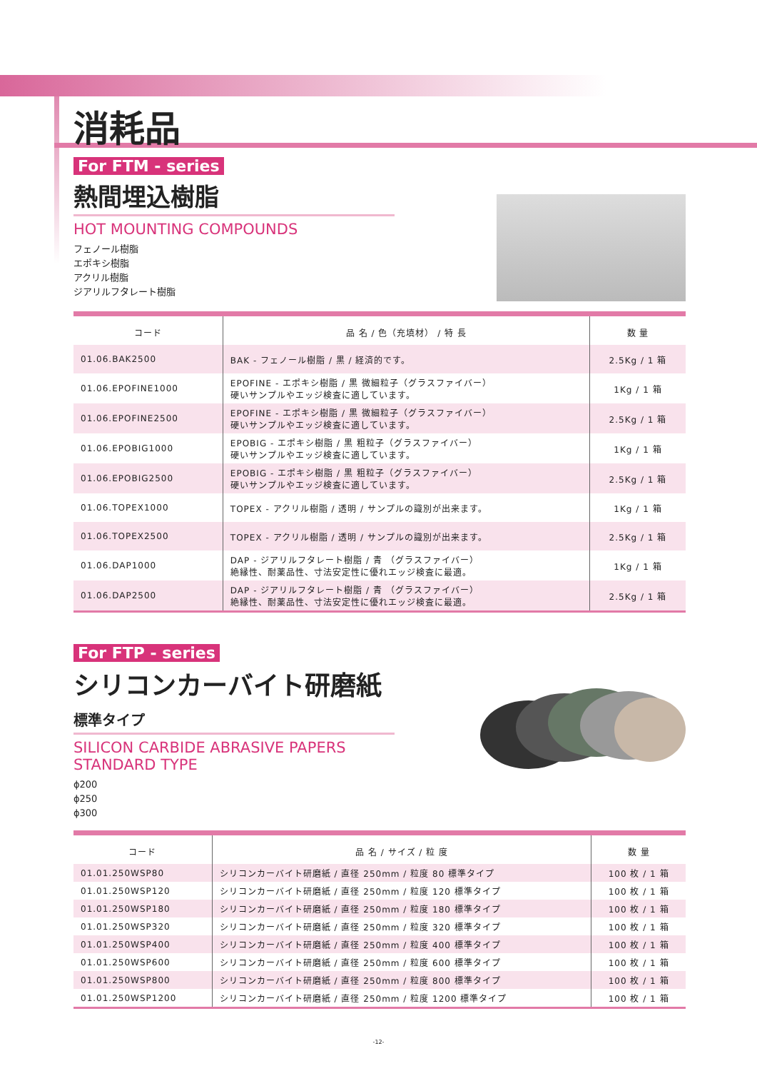消耗品
For FTM - series
熱間埋込樹脂
HOT MOUNTING COMPOUNDS
フェノール樹脂
エポキシ樹脂
アクリル樹脂
ジアリルフタレート樹脂
| コード | 品 名 / 色（充填材） / 特 長 | 数 量 |
| --- | --- | --- |
| 01.06.BAK2500 | BAK - フェノール樹脂 / 黒 / 経済的です。 | 2.5Kg / 1 箱 |
| 01.06.EPOFINE1000 | EPOFINE - エポキシ樹脂 / 黒 微細粒子（グラスファイバー） 硬いサンプルやエッジ検査に適しています。 | 1Kg / 1 箱 |
| 01.06.EPOFINE2500 | EPOFINE - エポキシ樹脂 / 黒 微細粒子（グラスファイバー） 硬いサンプルやエッジ検査に適しています。 | 2.5Kg / 1 箱 |
| 01.06.EPOBIG1000 | EPOBIG - エポキシ樹脂 / 黒 粗粒子（グラスファイバー） 硬いサンプルやエッジ検査に適しています。 | 1Kg / 1 箱 |
| 01.06.EPOBIG2500 | EPOBIG - エポキシ樹脂 / 黒 粗粒子（グラスファイバー） 硬いサンプルやエッジ検査に適しています。 | 2.5Kg / 1 箱 |
| 01.06.TOPEX1000 | TOPEX - アクリル樹脂 / 透明 / サンプルの識別が出来ます。 | 1Kg / 1 箱 |
| 01.06.TOPEX2500 | TOPEX - アクリル樹脂 / 透明 / サンプルの識別が出来ます。 | 2.5Kg / 1 箱 |
| 01.06.DAP1000 | DAP - ジアリルフタレート樹脂 / 青 （グラスファイバー） 絶縁性、耐薬品性、寸法安定性に優れエッジ検査に最適。 | 1Kg / 1 箱 |
| 01.06.DAP2500 | DAP - ジアリルフタレート樹脂 / 青 （グラスファイバー） 絶縁性、耐薬品性、寸法安定性に優れエッジ検査に最適。 | 2.5Kg / 1 箱 |
For FTP - series
シリコンカーバイト研磨紙
標準タイプ
SILICON CARBIDE ABRASIVE PAPERS
STANDARD TYPE
ϕ200
ϕ250
ϕ300
| コード | 品 名 / サイズ / 粒 度 | 数 量 |
| --- | --- | --- |
| 01.01.250WSP80 | シリコンカーバイト研磨紙 / 直径 250mm / 粒度 80 標準タイプ | 100 枚 / 1 箱 |
| 01.01.250WSP120 | シリコンカーバイト研磨紙 / 直径 250mm / 粒度 120 標準タイプ | 100 枚 / 1 箱 |
| 01.01.250WSP180 | シリコンカーバイト研磨紙 / 直径 250mm / 粒度 180 標準タイプ | 100 枚 / 1 箱 |
| 01.01.250WSP320 | シリコンカーバイト研磨紙 / 直径 250mm / 粒度 320 標準タイプ | 100 枚 / 1 箱 |
| 01.01.250WSP400 | シリコンカーバイト研磨紙 / 直径 250mm / 粒度 400 標準タイプ | 100 枚 / 1 箱 |
| 01.01.250WSP600 | シリコンカーバイト研磨紙 / 直径 250mm / 粒度 600 標準タイプ | 100 枚 / 1 箱 |
| 01.01.250WSP800 | シリコンカーバイト研磨紙 / 直径 250mm / 粒度 800 標準タイプ | 100 枚 / 1 箱 |
| 01.01.250WSP1200 | シリコンカーバイト研磨紙 / 直径 250mm / 粒度 1200 標準タイプ | 100 枚 / 1 箱 |
-12-